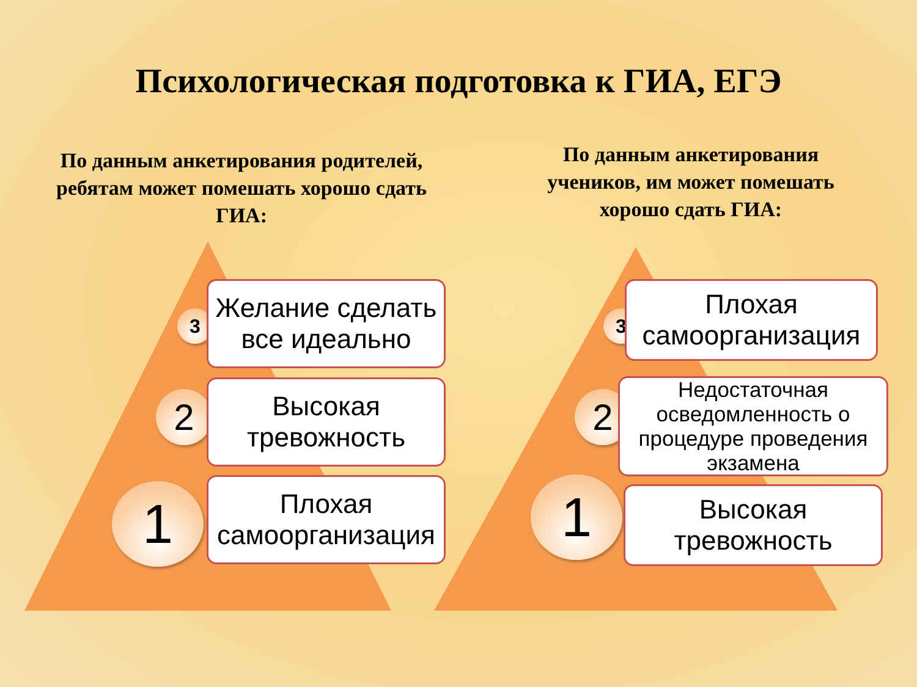Психологическая подготовка к ГИА, ЕГЭ
По данным анкетирования родителей, ребятам может помешать хорошо сдать ГИА:
По данным анкетирования учеников, им может помешать хорошо сдать ГИА:
3
Желание сделать все идеально
2
Высокая тревожность
1
Плохая самоорганизация
3
Плохая самоорганизация
2
Недостаточная осведомленность о процедуре проведения экзамена
1
Высокая тревожность